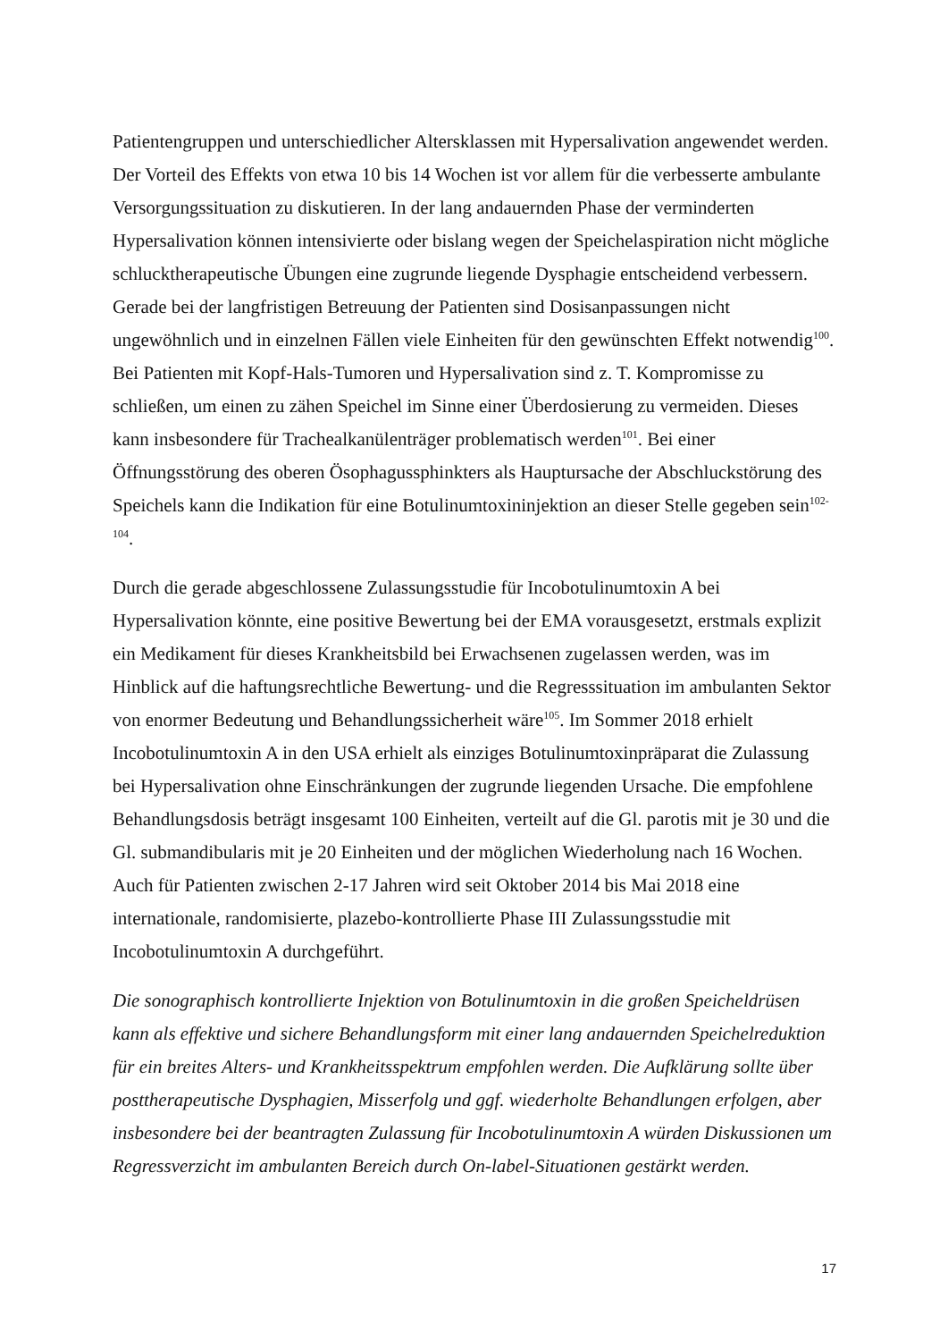Patientengruppen und unterschiedlicher Altersklassen mit Hypersalivation angewendet werden. Der Vorteil des Effekts von etwa 10 bis 14 Wochen ist vor allem für die verbesserte ambulante Versorgungssituation zu diskutieren. In der lang andauernden Phase der verminderten Hypersalivation können intensivierte oder bislang wegen der Speichelaspiration nicht mögliche schlucktherapeutische Übungen eine zugrunde liegende Dysphagie entscheidend verbessern. Gerade bei der langfristigen Betreuung der Patienten sind Dosisanpassungen nicht ungewöhnlich und in einzelnen Fällen viele Einheiten für den gewünschten Effekt notwendig<sup>100</sup>. Bei Patienten mit Kopf-Hals-Tumoren und Hypersalivation sind z. T. Kompromisse zu schließen, um einen zu zähen Speichel im Sinne einer Überdosierung zu vermeiden. Dieses kann insbesondere für Trachealkanülenträger problematisch werden<sup>101</sup>. Bei einer Öffnungsstörung des oberen Ösophagussphinkters als Hauptursache der Abschluckstörung des Speichels kann die Indikation für eine Botulinumtoxininjektion an dieser Stelle gegeben sein<sup>102-104</sup>.
Durch die gerade abgeschlossene Zulassungsstudie für Incobotulinumtoxin A bei Hypersalivation könnte, eine positive Bewertung bei der EMA vorausgesetzt, erstmals explizit ein Medikament für dieses Krankheitsbild bei Erwachsenen zugelassen werden, was im Hinblick auf die haftungsrechtliche Bewertung- und die Regresssituation im ambulanten Sektor von enormer Bedeutung und Behandlungssicherheit wäre<sup>105</sup>. Im Sommer 2018 erhielt Incobotulinumtoxin A in den USA erhielt als einziges Botulinumtoxinpräparat die Zulassung bei Hypersalivation ohne Einschränkungen der zugrunde liegenden Ursache. Die empfohlene Behandlungsdosis beträgt insgesamt 100 Einheiten, verteilt auf die Gl. parotis mit je 30 und die Gl. submandibularis mit je 20 Einheiten und der möglichen Wiederholung nach 16 Wochen. Auch für Patienten zwischen 2-17 Jahren wird seit Oktober 2014 bis Mai 2018 eine internationale, randomisierte, plazebo-kontrollierte Phase III Zulassungsstudie mit Incobotulinumtoxin A durchgeführt.
Die sonographisch kontrollierte Injektion von Botulinumtoxin in die großen Speicheldrüsen kann als effektive und sichere Behandlungsform mit einer lang andauernden Speichelreduktion für ein breites Alters- und Krankheitsspektrum empfohlen werden. Die Aufklärung sollte über posttherapeutische Dysphagien, Misserfolg und ggf. wiederholte Behandlungen erfolgen, aber insbesondere bei der beantragten Zulassung für Incobotulinumtoxin A würden Diskussionen um Regressverzicht im ambulanten Bereich durch On-label-Situationen gestärkt werden.
17